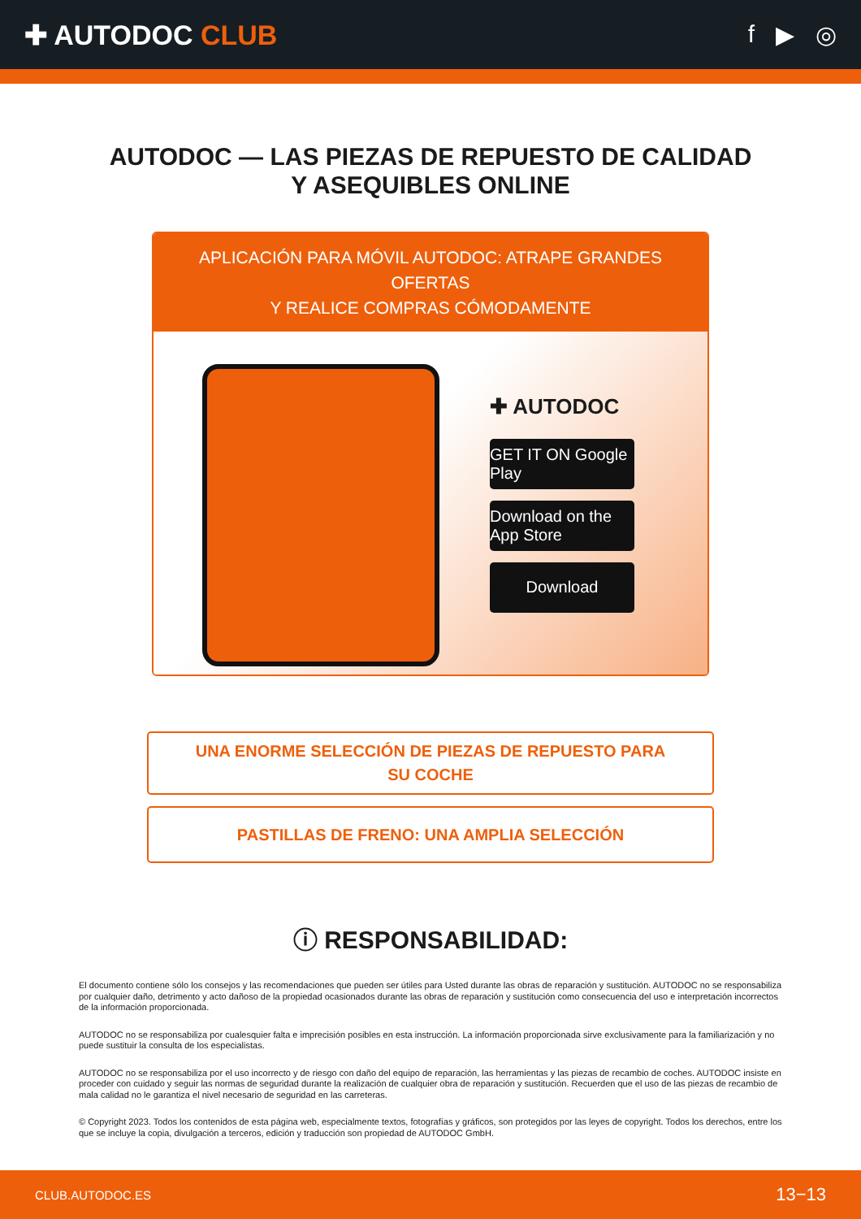✚ AUTODOC CLUB f ▶ ◎
AUTODOC — LAS PIEZAS DE REPUESTO DE CALIDAD
Y ASEQUIBLES ONLINE
APLICACIÓN PARA MÓVIL AUTODOC: ATRAPE GRANDES OFERTAS
Y REALICE COMPRAS CÓMODAMENTE
✚ AUTODOC
GET IT ON Google Play
Download on the App Store
Download
UNA ENORME SELECCIÓN DE PIEZAS DE REPUESTO PARA
SU COCHE
PASTILLAS DE FRENO: UNA AMPLIA SELECCIÓN
ⓘ RESPONSABILIDAD:
El documento contiene sólo los consejos y las recomendaciones que pueden ser útiles para Usted durante las obras de reparación y sustitución. AUTODOC no se responsabiliza por cualquier daño, detrimento y acto dañoso de la propiedad ocasionados durante las obras de reparación y sustitución como consecuencia del uso e interpretación incorrectos de la información proporcionada.
AUTODOC no se responsabiliza por cualesquier falta e imprecisión posibles en esta instrucción. La información proporcionada sirve exclusivamente para la familiarización y no puede sustituir la consulta de los especialistas.
AUTODOC no se responsabiliza por el uso incorrecto y de riesgo con daño del equipo de reparación, las herramientas y las piezas de recambio de coches. AUTODOC insiste en proceder con cuidado y seguir las normas de seguridad durante la realización de cualquier obra de reparación y sustitución. Recuerden que el uso de las piezas de recambio de mala calidad no le garantiza el nivel necesario de seguridad en las carreteras.
© Copyright 2023. Todos los contenidos de esta página web, especialmente textos, fotografías y gráficos, son protegidos por las leyes de copyright. Todos los derechos, entre los que se incluye la copia, divulgación a terceros, edición y traducción son propiedad de AUTODOC GmbH.
CLUB.AUTODOC.ES 13−13